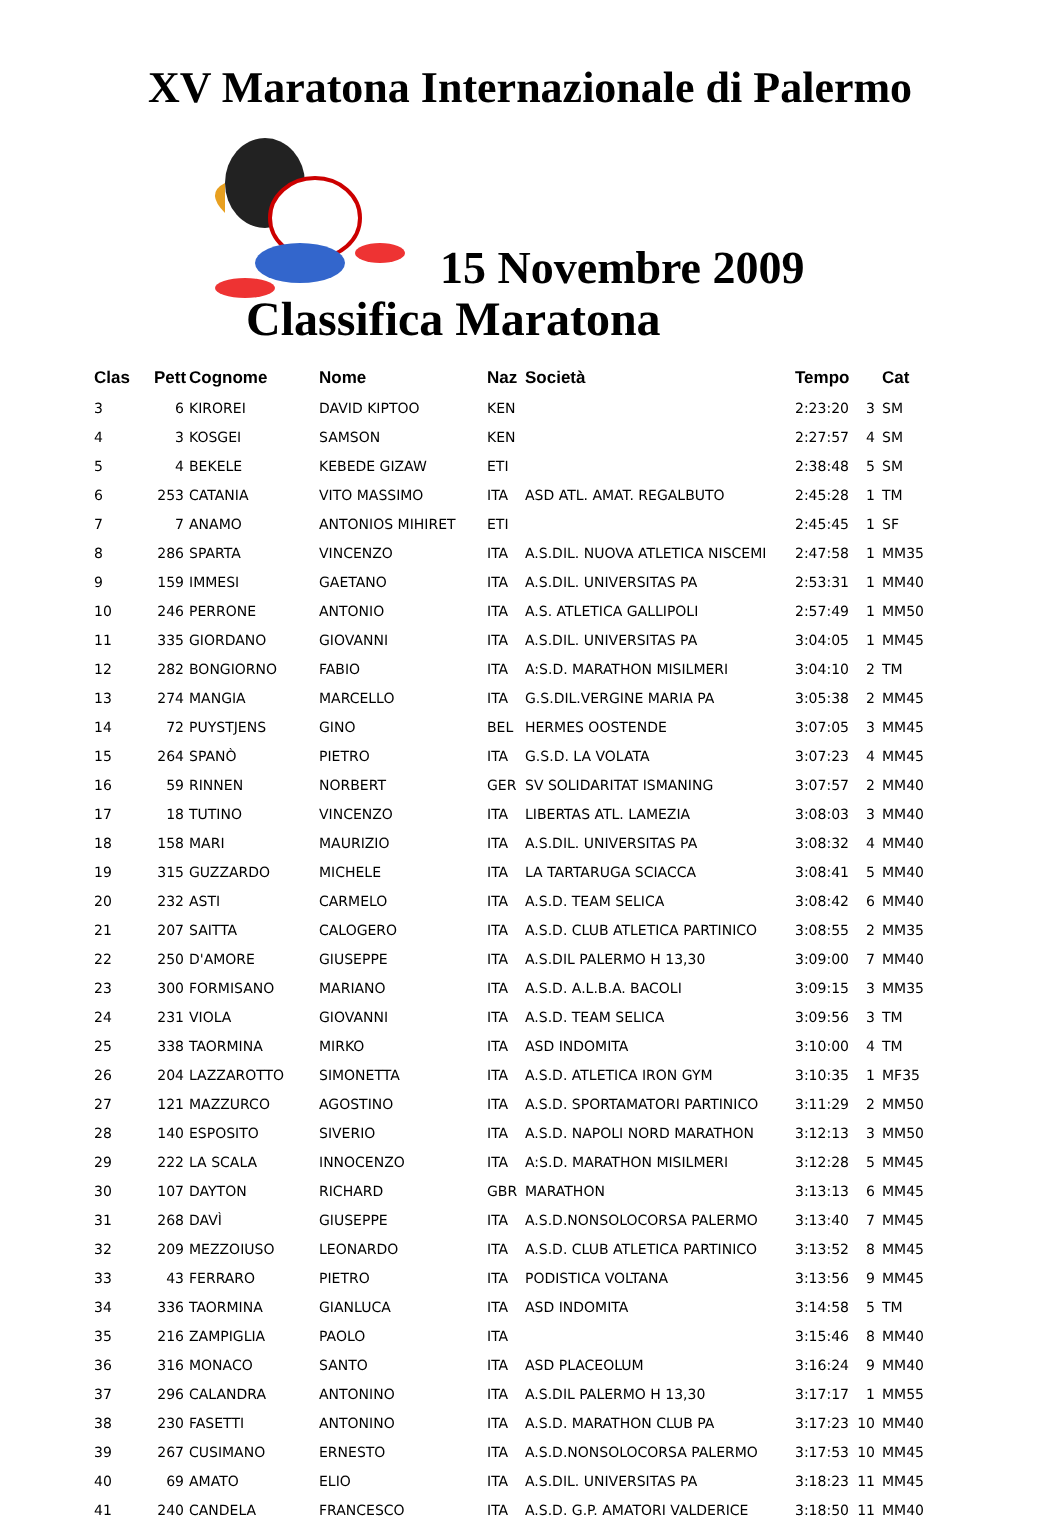XV Maratona Internazionale di Palermo
15 Novembre 2009
Classifica Maratona
| Clas | Pett | Cognome | Nome | Naz | Società | Tempo | | Cat |
| --- | --- | --- | --- | --- | --- | --- | --- | --- |
| 3 | 6 | KIROREI | DAVID KIPTOO | KEN | | 2:23:20 | 3 | SM |
| 4 | 3 | KOSGEI | SAMSON | KEN | | 2:27:57 | 4 | SM |
| 5 | 4 | BEKELE | KEBEDE GIZAW | ETI | | 2:38:48 | 5 | SM |
| 6 | 253 | CATANIA | VITO MASSIMO | ITA | ASD ATL. AMAT. REGALBUTO | 2:45:28 | 1 | TM |
| 7 | 7 | ANAMO | ANTONIOS MIHIRET | ETI | | 2:45:45 | 1 | SF |
| 8 | 286 | SPARTA | VINCENZO | ITA | A.S.DIL. NUOVA ATLETICA NISCEMI | 2:47:58 | 1 | MM35 |
| 9 | 159 | IMMESI | GAETANO | ITA | A.S.DIL. UNIVERSITAS PA | 2:53:31 | 1 | MM40 |
| 10 | 246 | PERRONE | ANTONIO | ITA | A.S. ATLETICA GALLIPOLI | 2:57:49 | 1 | MM50 |
| 11 | 335 | GIORDANO | GIOVANNI | ITA | A.S.DIL. UNIVERSITAS PA | 3:04:05 | 1 | MM45 |
| 12 | 282 | BONGIORNO | FABIO | ITA | A:S.D. MARATHON MISILMERI | 3:04:10 | 2 | TM |
| 13 | 274 | MANGIA | MARCELLO | ITA | G.S.DIL.VERGINE MARIA PA | 3:05:38 | 2 | MM45 |
| 14 | 72 | PUYSTJENS | GINO | BEL | HERMES OOSTENDE | 3:07:05 | 3 | MM45 |
| 15 | 264 | SPANÒ | PIETRO | ITA | G.S.D. LA VOLATA | 3:07:23 | 4 | MM45 |
| 16 | 59 | RINNEN | NORBERT | GER | SV SOLIDARITAT ISMANING | 3:07:57 | 2 | MM40 |
| 17 | 18 | TUTINO | VINCENZO | ITA | LIBERTAS ATL. LAMEZIA | 3:08:03 | 3 | MM40 |
| 18 | 158 | MARI | MAURIZIO | ITA | A.S.DIL. UNIVERSITAS PA | 3:08:32 | 4 | MM40 |
| 19 | 315 | GUZZARDO | MICHELE | ITA | LA TARTARUGA SCIACCA | 3:08:41 | 5 | MM40 |
| 20 | 232 | ASTI | CARMELO | ITA | A.S.D. TEAM SELICA | 3:08:42 | 6 | MM40 |
| 21 | 207 | SAITTA | CALOGERO | ITA | A.S.D. CLUB ATLETICA PARTINICO | 3:08:55 | 2 | MM35 |
| 22 | 250 | D'AMORE | GIUSEPPE | ITA | A.S.DIL PALERMO H 13,30 | 3:09:00 | 7 | MM40 |
| 23 | 300 | FORMISANO | MARIANO | ITA | A.S.D. A.L.B.A. BACOLI | 3:09:15 | 3 | MM35 |
| 24 | 231 | VIOLA | GIOVANNI | ITA | A.S.D. TEAM SELICA | 3:09:56 | 3 | TM |
| 25 | 338 | TAORMINA | MIRKO | ITA | ASD INDOMITA | 3:10:00 | 4 | TM |
| 26 | 204 | LAZZAROTTO | SIMONETTA | ITA | A.S.D. ATLETICA IRON GYM | 3:10:35 | 1 | MF35 |
| 27 | 121 | MAZZURCO | AGOSTINO | ITA | A.S.D. SPORTAMATORI PARTINICO | 3:11:29 | 2 | MM50 |
| 28 | 140 | ESPOSITO | SIVERIO | ITA | A.S.D. NAPOLI NORD MARATHON | 3:12:13 | 3 | MM50 |
| 29 | 222 | LA SCALA | INNOCENZO | ITA | A:S.D. MARATHON MISILMERI | 3:12:28 | 5 | MM45 |
| 30 | 107 | DAYTON | RICHARD | GBR | MARATHON | 3:13:13 | 6 | MM45 |
| 31 | 268 | DAVÌ | GIUSEPPE | ITA | A.S.D.NONSOLOCORSA PALERMO | 3:13:40 | 7 | MM45 |
| 32 | 209 | MEZZOIUSO | LEONARDO | ITA | A.S.D. CLUB ATLETICA PARTINICO | 3:13:52 | 8 | MM45 |
| 33 | 43 | FERRARO | PIETRO | ITA | PODISTICA VOLTANA | 3:13:56 | 9 | MM45 |
| 34 | 336 | TAORMINA | GIANLUCA | ITA | ASD INDOMITA | 3:14:58 | 5 | TM |
| 35 | 216 | ZAMPIGLIA | PAOLO | ITA | | 3:15:46 | 8 | MM40 |
| 36 | 316 | MONACO | SANTO | ITA | ASD PLACEOLUM | 3:16:24 | 9 | MM40 |
| 37 | 296 | CALANDRA | ANTONINO | ITA | A.S.DIL PALERMO H 13,30 | 3:17:17 | 1 | MM55 |
| 38 | 230 | FASETTI | ANTONINO | ITA | A.S.D. MARATHON CLUB PA | 3:17:23 | 10 | MM40 |
| 39 | 267 | CUSIMANO | ERNESTO | ITA | A.S.D.NONSOLOCORSA PALERMO | 3:17:53 | 10 | MM45 |
| 40 | 69 | AMATO | ELIO | ITA | A.S.DIL. UNIVERSITAS PA | 3:18:23 | 11 | MM45 |
| 41 | 240 | CANDELA | FRANCESCO | ITA | A.S.D. G.P. AMATORI VALDERICE | 3:18:50 | 11 | MM40 |